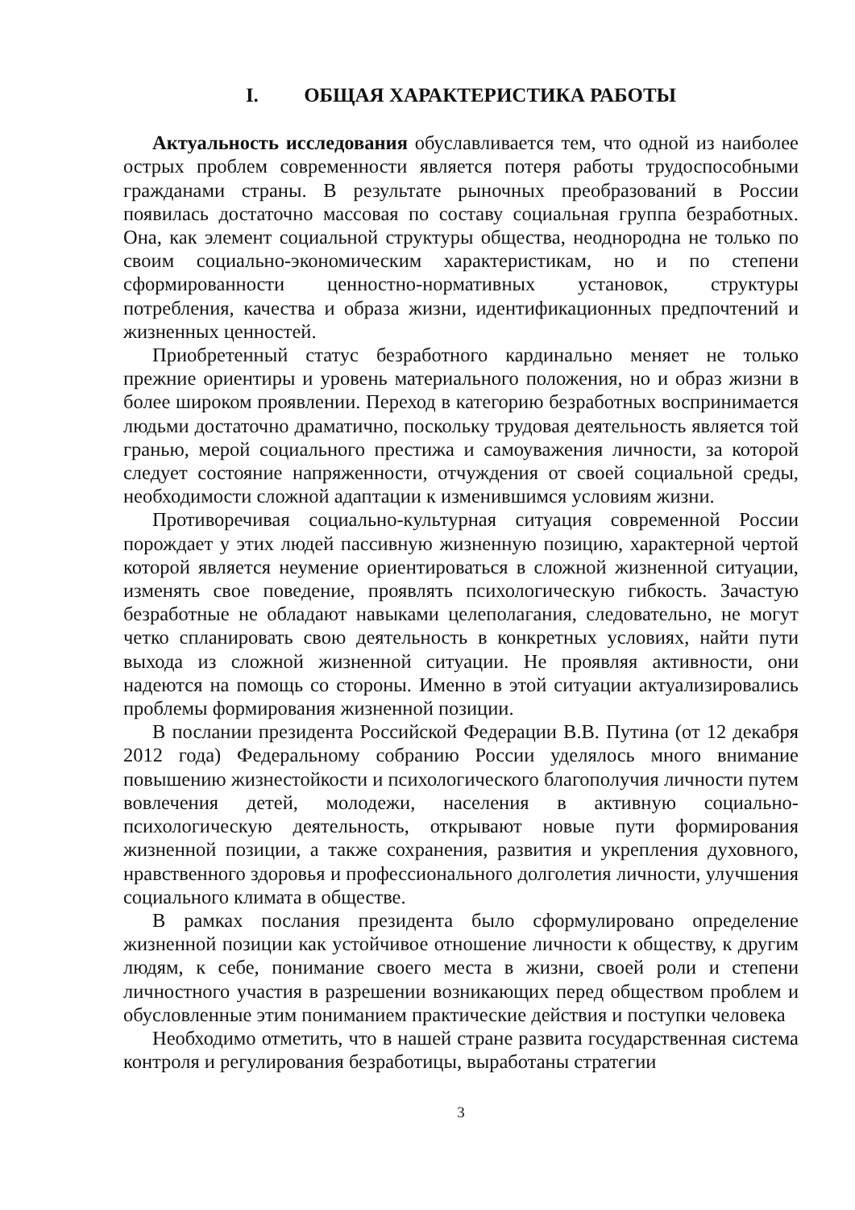I. ОБЩАЯ ХАРАКТЕРИСТИКА РАБОТЫ
Актуальность исследования обуславливается тем, что одной из наиболее острых проблем современности является потеря работы трудоспособными гражданами страны. В результате рыночных преобразований в России появилась достаточно массовая по составу социальная группа безработных. Она, как элемент социальной структуры общества, неоднородна не только по своим социально-экономическим характеристикам, но и по степени сформированности ценностно-нормативных установок, структуры потребления, качества и образа жизни, идентификационных предпочтений и жизненных ценностей.
Приобретенный статус безработного кардинально меняет не только прежние ориентиры и уровень материального положения, но и образ жизни в более широком проявлении. Переход в категорию безработных воспринимается людьми достаточно драматично, поскольку трудовая деятельность является той гранью, мерой социального престижа и самоуважения личности, за которой следует состояние напряженности, отчуждения от своей социальной среды, необходимости сложной адаптации к изменившимся условиям жизни.
Противоречивая социально-культурная ситуация современной России порождает у этих людей пассивную жизненную позицию, характерной чертой которой является неумение ориентироваться в сложной жизненной ситуации, изменять свое поведение, проявлять психологическую гибкость. Зачастую безработные не обладают навыками целеполагания, следовательно, не могут четко спланировать свою деятельность в конкретных условиях, найти пути выхода из сложной жизненной ситуации. Не проявляя активности, они надеются на помощь со стороны. Именно в этой ситуации актуализировались проблемы формирования жизненной позиции.
В послании президента Российской Федерации В.В. Путина (от 12 декабря 2012 года) Федеральному собранию России уделялось много внимание повышению жизнестойкости и психологического благополучия личности путем вовлечения детей, молодежи, населения в активную социально-психологическую деятельность, открывают новые пути формирования жизненной позиции, а также сохранения, развития и укрепления духовного, нравственного здоровья и профессионального долголетия личности, улучшения социального климата в обществе.
В рамках послания президента было сформулировано определение жизненной позиции как устойчивое отношение личности к обществу, к другим людям, к себе, понимание своего места в жизни, своей роли и степени личностного участия в разрешении возникающих перед обществом проблем и обусловленные этим пониманием практические действия и поступки человека
Необходимо отметить, что в нашей стране развита государственная система контроля и регулирования безработицы, выработаны стратегии
3